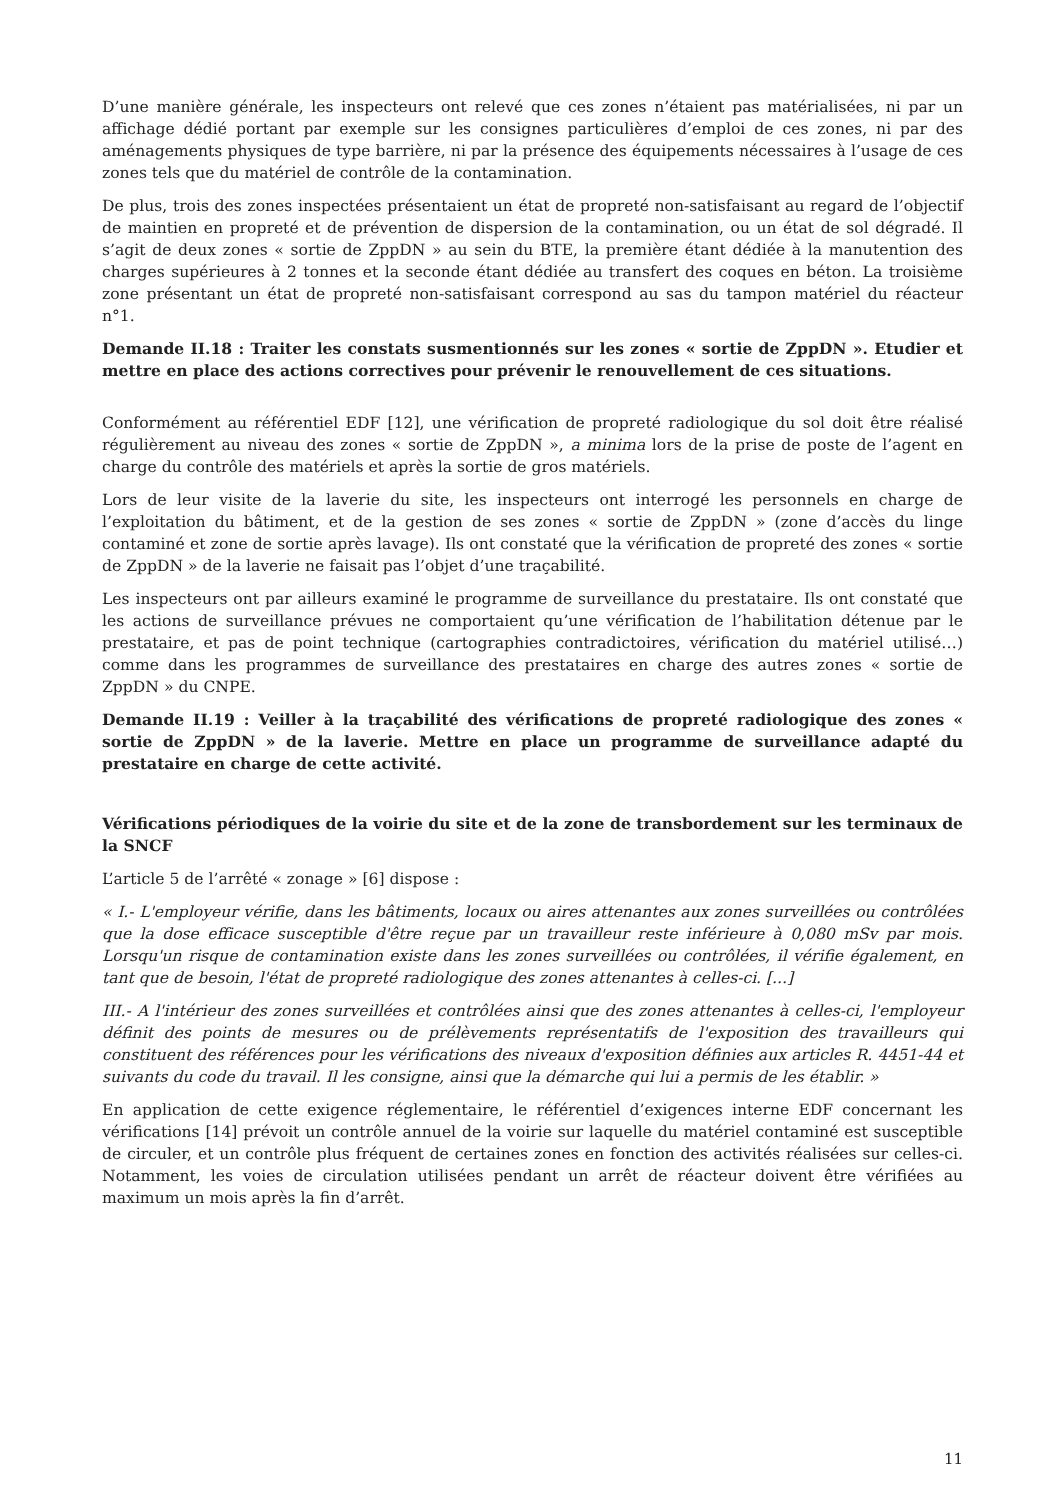D’une manière générale, les inspecteurs ont relevé que ces zones n’étaient pas matérialisées, ni par un affichage dédié portant par exemple sur les consignes particulières d’emploi de ces zones, ni par des aménagements physiques de type barrière, ni par la présence des équipements nécessaires à l’usage de ces zones tels que du matériel de contrôle de la contamination.
De plus, trois des zones inspectées présentaient un état de propreté non-satisfaisant au regard de l’objectif de maintien en propreté et de prévention de dispersion de la contamination, ou un état de sol dégradé. Il s’agit de deux zones « sortie de ZppDN » au sein du BTE, la première étant dédiée à la manutention des charges supérieures à 2 tonnes et la seconde étant dédiée au transfert des coques en béton. La troisième zone présentant un état de propreté non-satisfaisant correspond au sas du tampon matériel du réacteur n°1.
Demande II.18 : Traiter les constats susmentionnés sur les zones « sortie de ZppDN ». Etudier et mettre en place des actions correctives pour prévenir le renouvellement de ces situations.
Conformément au référentiel EDF [12], une vérification de propreté radiologique du sol doit être réalisé régulièrement au niveau des zones « sortie de ZppDN », a minima lors de la prise de poste de l’agent en charge du contrôle des matériels et après la sortie de gros matériels.
Lors de leur visite de la laverie du site, les inspecteurs ont interrogé les personnels en charge de l’exploitation du bâtiment, et de la gestion de ses zones « sortie de ZppDN » (zone d’accès du linge contaminé et zone de sortie après lavage). Ils ont constaté que la vérification de propreté des zones « sortie de ZppDN » de la laverie ne faisait pas l’objet d’une traçabilité.
Les inspecteurs ont par ailleurs examiné le programme de surveillance du prestataire. Ils ont constaté que les actions de surveillance prévues ne comportaient qu’une vérification de l’habilitation détenue par le prestataire, et pas de point technique (cartographies contradictoires, vérification du matériel utilisé…) comme dans les programmes de surveillance des prestataires en charge des autres zones « sortie de ZppDN » du CNPE.
Demande II.19 : Veiller à la traçabilité des vérifications de propreté radiologique des zones « sortie de ZppDN » de la laverie. Mettre en place un programme de surveillance adapté du prestataire en charge de cette activité.
Vérifications périodiques de la voirie du site et de la zone de transbordement sur les terminaux de la SNCF
L’article 5 de l’arrêté « zonage » [6] dispose :
« I.- L'employeur vérifie, dans les bâtiments, locaux ou aires attenantes aux zones surveillées ou contrôlées que la dose efficace susceptible d'être reçue par un travailleur reste inférieure à 0,080 mSv par mois. Lorsqu'un risque de contamination existe dans les zones surveillées ou contrôlées, il vérifie également, en tant que de besoin, l'état de propreté radiologique des zones attenantes à celles-ci. [...]
III.- A l'intérieur des zones surveillées et contrôlées ainsi que des zones attenantes à celles-ci, l'employeur définit des points de mesures ou de prélèvements représentatifs de l'exposition des travailleurs qui constituent des références pour les vérifications des niveaux d'exposition définies aux articles R. 4451-44 et suivants du code du travail. Il les consigne, ainsi que la démarche qui lui a permis de les établir. »
En application de cette exigence réglementaire, le référentiel d’exigences interne EDF concernant les vérifications [14] prévoit un contrôle annuel de la voirie sur laquelle du matériel contaminé est susceptible de circuler, et un contrôle plus fréquent de certaines zones en fonction des activités réalisées sur celles-ci. Notamment, les voies de circulation utilisées pendant un arrêt de réacteur doivent être vérifiées au maximum un mois après la fin d’arrêt.
11